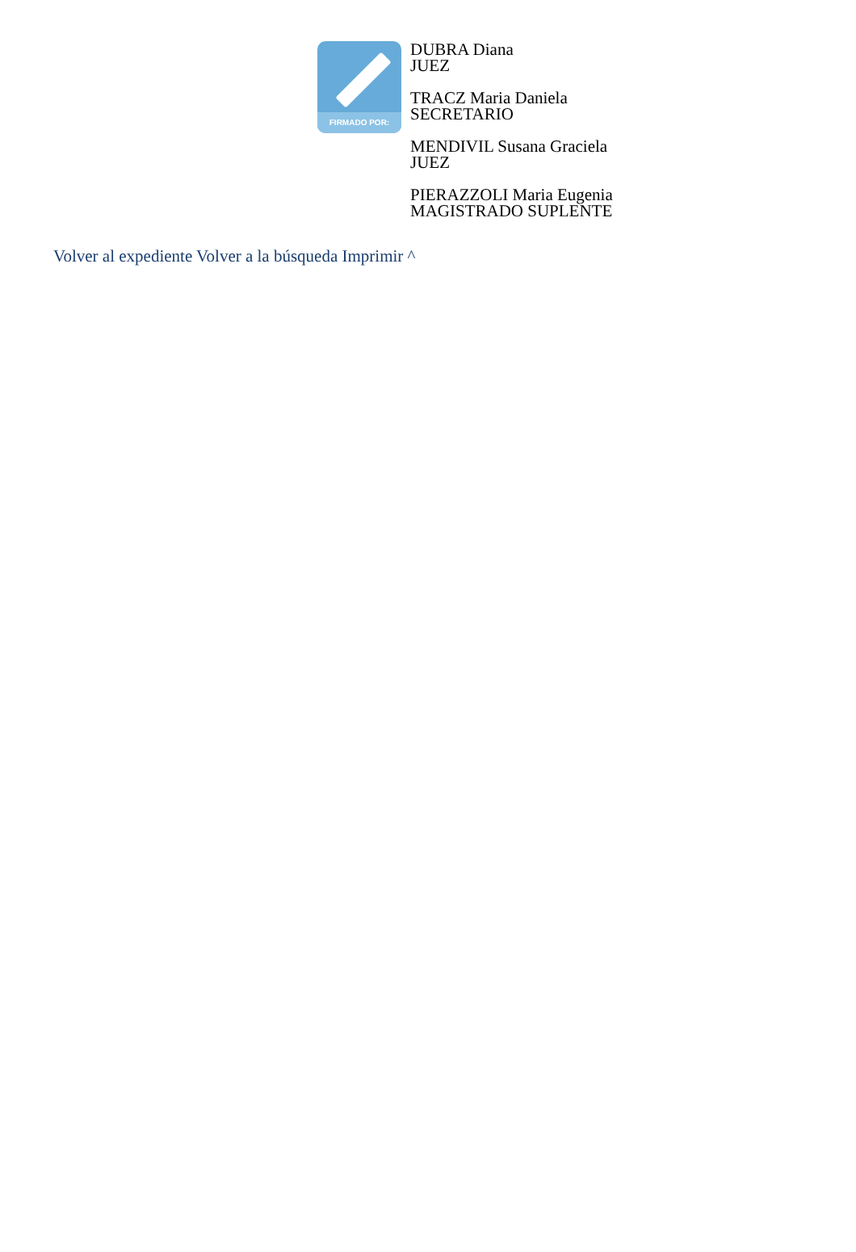FIRMADO POR:
DUBRA Diana
JUEZ
TRACZ Maria Daniela
SECRETARIO
MENDIVIL Susana Graciela
JUEZ
PIERAZZOLI Maria Eugenia
MAGISTRADO SUPLENTE
Volver al expediente Volver a la búsqueda Imprimir ^